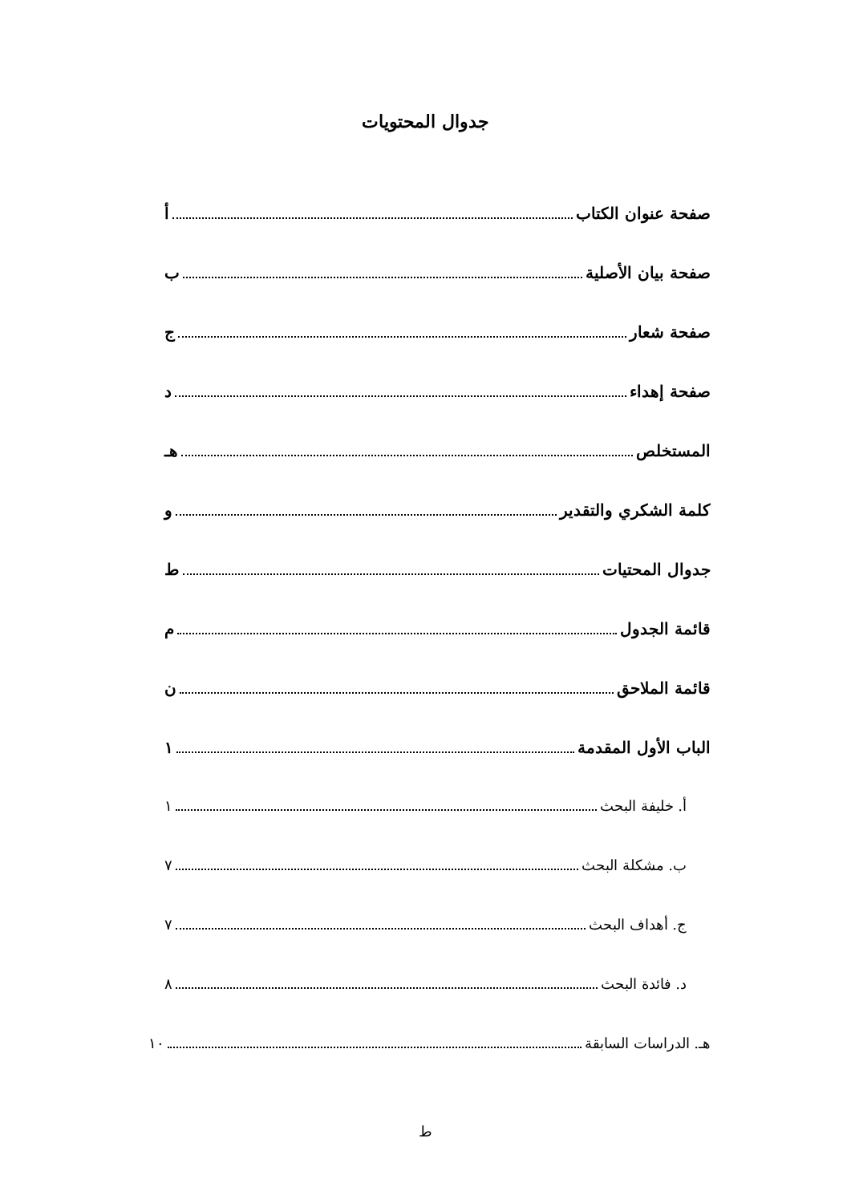جدوال المحتويات
صفحة عنوان الكتاب أ
صفحة بيان الأصلية ب
صفحة شعار ج
صفحة إهداء د
المستخلص هـ
كلمة الشكري والتقدير و
جدوال المحتيات ط
قائمة الجدول م
قائمة الملاحق ن
الباب الأول المقدمة ١
أ. خليفة البحث ١
ب. مشكلة البحث ٧
ج. أهداف البحث ٧
د. فائدة البحث ٨
هـ. الدراسات السابقة ١٠
ط